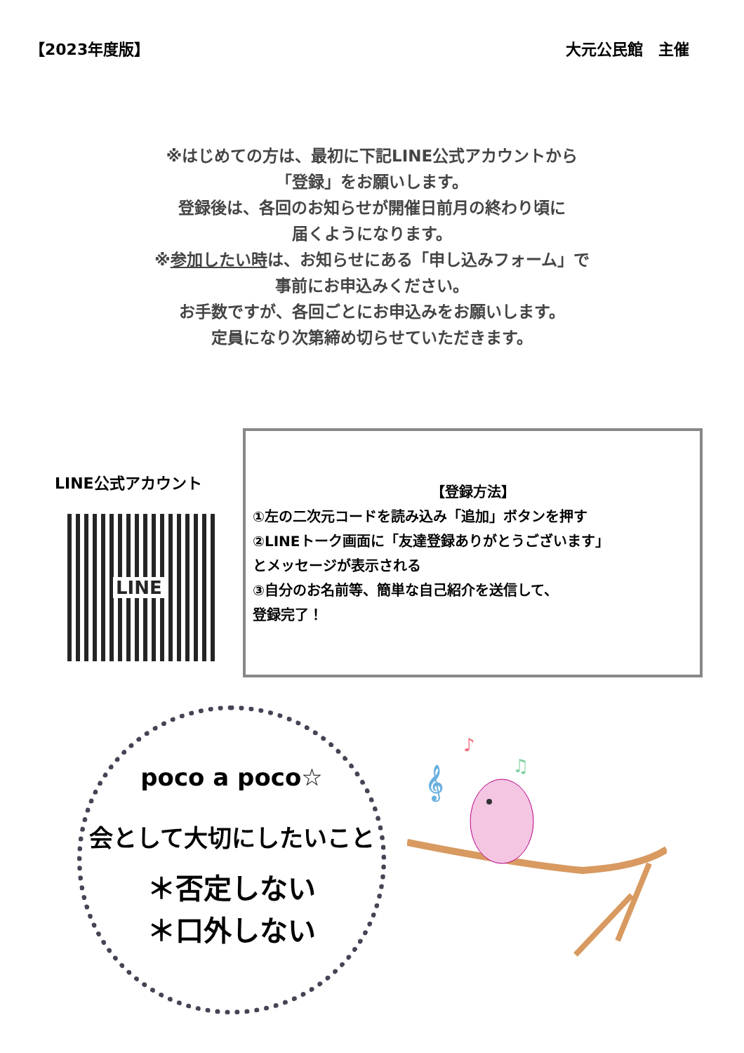【2023年度版】 大元公民館　主催
※はじめての方は、最初に下記LINE公式アカウントから
「登録」をお願いします。
登録後は、各回のお知らせが開催日前月の終わり頃に
届くようになります。
※参加したい時は、お知らせにある「申し込みフォーム」で
事前にお申込みください。
お手数ですが、各回ごとにお申込みをお願いします。
定員になり次第締め切らせていただきます。
LINE公式アカウント
LINE
【登録方法】
①左の二次元コードを読み込み「追加」ボタンを押す
②LINEトーク画面に「友達登録ありがとうございます」
とメッセージが表示される
③自分のお名前等、簡単な自己紹介を送信して、
登録完了！
poco a poco☆
会として大切にしたいこと
＊否定しない
＊口外しない
𝄞
♪
♫